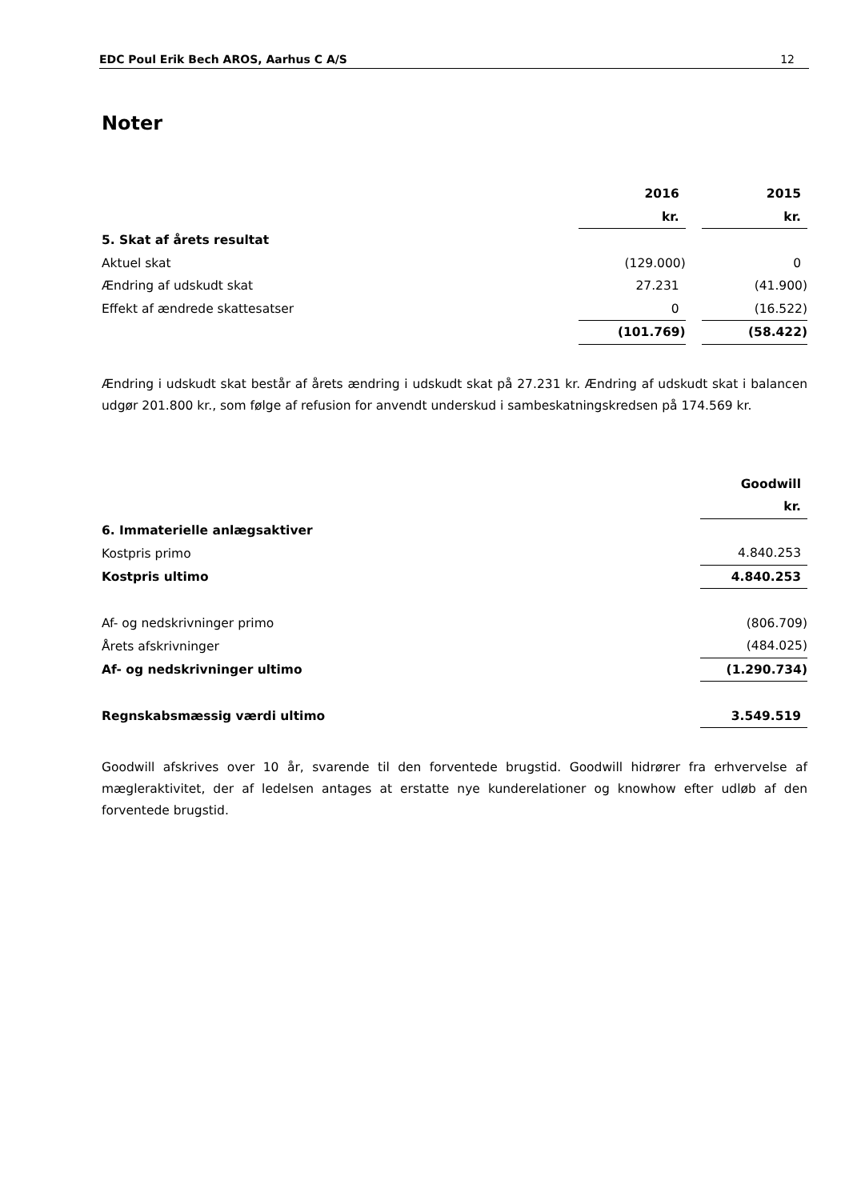EDC Poul Erik Bech AROS, Aarhus C A/S 12
Noter
| | 2016 | | 2015 |
| | kr. | | kr. |
| 5. Skat af årets resultat | | | |
| Aktuel skat | (129.000) | | 0 |
| Ændring af udskudt skat | 27.231 | | (41.900) |
| Effekt af ændrede skattesatser | 0 | | (16.522) |
| | (101.769) | | (58.422) |
Ændring i udskudt skat består af årets ændring i udskudt skat på 27.231 kr. Ændring af udskudt skat i balancen udgør 201.800 kr., som følge af refusion for anvendt underskud i sambeskatningskredsen på 174.569 kr.
| | Goodwill |
| | kr. |
| 6. Immaterielle anlægsaktiver | |
| Kostpris primo | 4.840.253 |
| Kostpris ultimo | 4.840.253 |
| Af- og nedskrivninger primo | (806.709) |
| Årets afskrivninger | (484.025) |
| Af- og nedskrivninger ultimo | (1.290.734) |
| Regnskabsmæssig værdi ultimo | 3.549.519 |
Goodwill afskrives over 10 år, svarende til den forventede brugstid. Goodwill hidrører fra erhvervelse af mægleraktivitet, der af ledelsen antages at erstatte nye kunderelationer og knowhow efter udløb af den forventede brugstid.